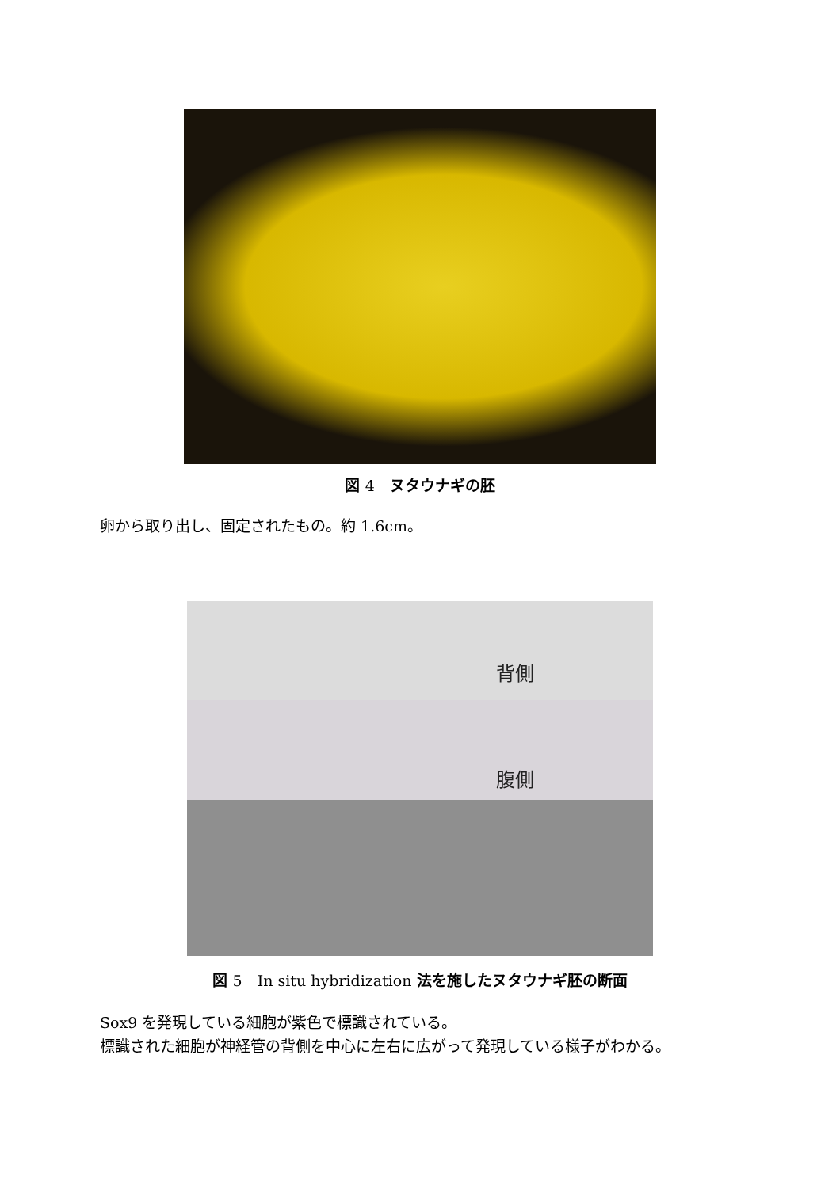図 4　ヌタウナギの胚
卵から取り出し、固定されたもの。約 1.6cm。
背側
腹側
図 5　In situ hybridization 法を施したヌタウナギ胚の断面
Sox9 を発現している細胞が紫色で標識されている。
標識された細胞が神経管の背側を中心に左右に広がって発現している様子がわかる。